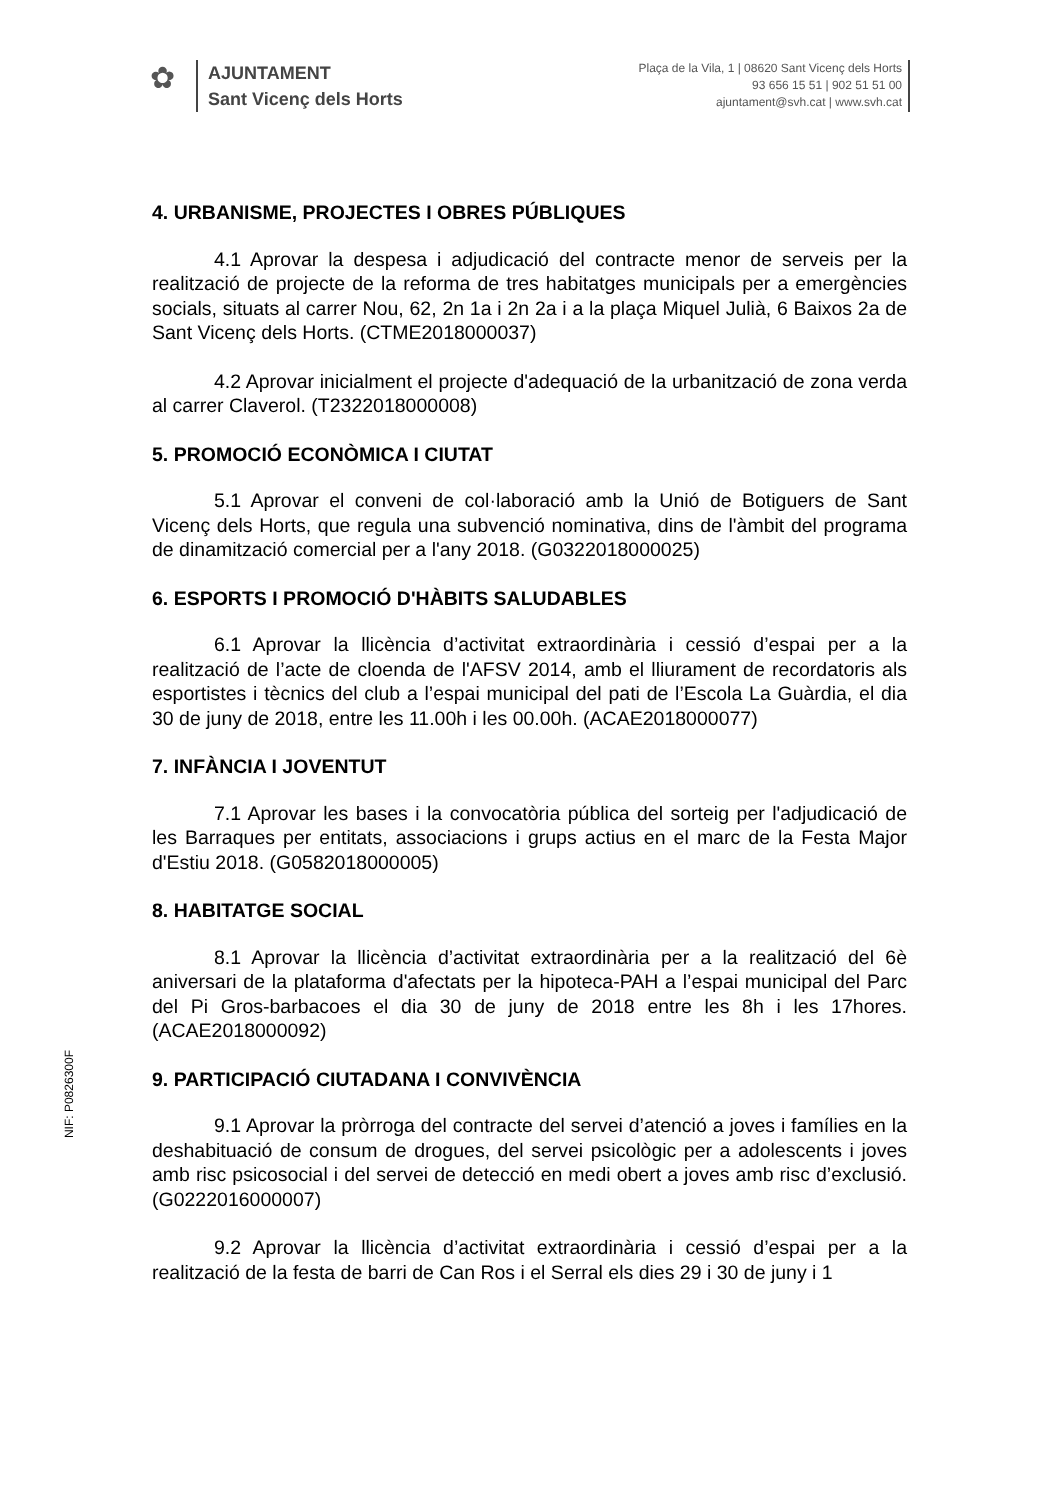✿
AJUNTAMENT
Sant Vicenç dels Horts
Plaça de la Vila, 1 | 08620 Sant Vicenç dels Horts
93 656 15 51 | 902 51 51 00
ajuntament@svh.cat | www.svh.cat
4. URBANISME, PROJECTES I OBRES PÚBLIQUES
4.1 Aprovar la despesa i adjudicació del contracte menor de serveis per la realització de projecte de la reforma de tres habitatges municipals per a emergències socials, situats al carrer Nou, 62, 2n 1a i 2n 2a i a la plaça Miquel Julià, 6 Baixos 2a de Sant Vicenç dels Horts. (CTME2018000037)
4.2 Aprovar inicialment el projecte d'adequació de la urbanització de zona verda al carrer Claverol. (T2322018000008)
5. PROMOCIÓ ECONÒMICA I CIUTAT
5.1 Aprovar el conveni de col·laboració amb la Unió de Botiguers de Sant Vicenç dels Horts, que regula una subvenció nominativa, dins de l'àmbit del programa de dinamització comercial per a l'any 2018. (G0322018000025)
6. ESPORTS I PROMOCIÓ D'HÀBITS SALUDABLES
6.1 Aprovar la llicència d’activitat extraordinària i cessió d’espai per a la realització de l’acte de cloenda de l'AFSV 2014, amb el lliurament de recordatoris als esportistes i tècnics del club a l’espai municipal del pati de l’Escola La Guàrdia, el dia 30 de juny de 2018, entre les 11.00h i les 00.00h. (ACAE2018000077)
7. INFÀNCIA I JOVENTUT
7.1 Aprovar les bases i la convocatòria pública del sorteig per l'adjudicació de les Barraques per entitats, associacions i grups actius en el marc de la Festa Major d'Estiu 2018. (G0582018000005)
8. HABITATGE SOCIAL
8.1 Aprovar la llicència d’activitat extraordinària per a la realització del 6è aniversari de la plataforma d'afectats per la hipoteca-PAH a l’espai municipal del Parc del Pi Gros-barbacoes el dia 30 de juny de 2018 entre les 8h i les 17hores. (ACAE2018000092)
9. PARTICIPACIÓ CIUTADANA I CONVIVÈNCIA
9.1 Aprovar la pròrroga del contracte del servei d’atenció a joves i famílies en la deshabituació de consum de drogues, del servei psicològic per a adolescents i joves amb risc psicosocial i del servei de detecció en medi obert a joves amb risc d’exclusió. (G0222016000007)
9.2 Aprovar la llicència d’activitat extraordinària i cessió d’espai per a la realització de la festa de barri de Can Ros i el Serral els dies 29 i 30 de juny i 1
NIF: P0826300F